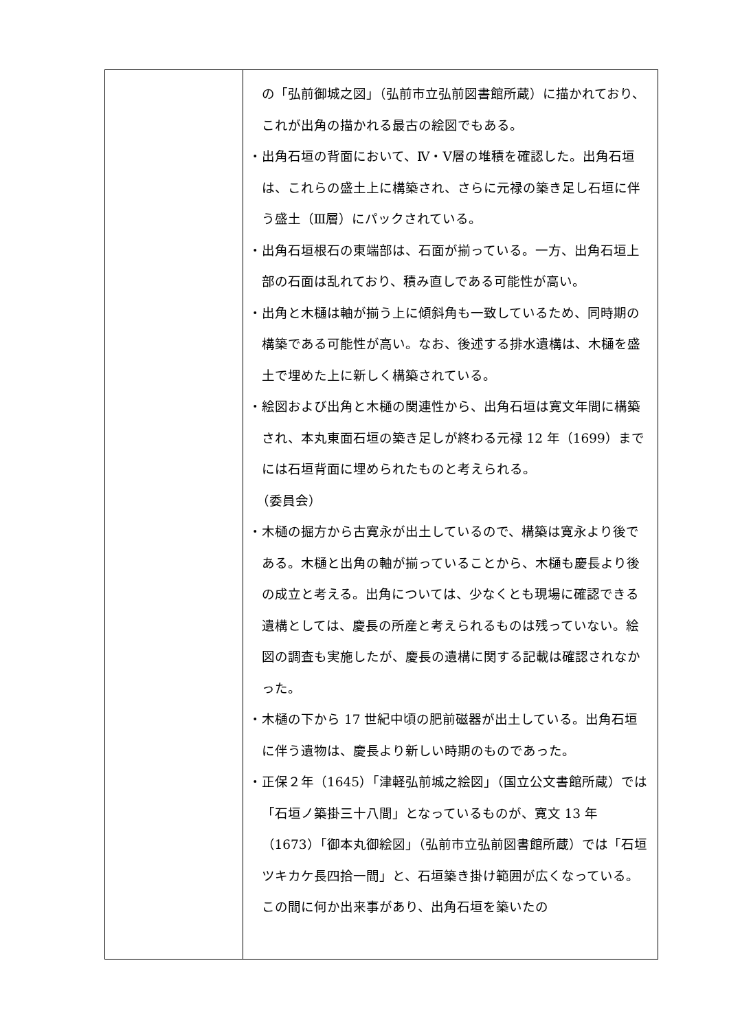| | の「弘前御城之図」（弘前市立弘前図書館所蔵）に描かれており、これが出角の描かれる最古の絵図でもある。 ・出角石垣の背面において、Ⅳ・Ⅴ層の堆積を確認した。出角石垣は、これらの盛土上に構築され、さらに元禄の築き足し石垣に伴う盛土（Ⅲ層）にパックされている。 ・出角石垣根石の東端部は、石面が揃っている。一方、出角石垣上部の石面は乱れており、積み直しである可能性が高い。 ・出角と木樋は軸が揃う上に傾斜角も一致しているため、同時期の構築である可能性が高い。なお、後述する排水遺構は、木樋を盛土で埋めた上に新しく構築されている。 ・絵図および出角と木樋の関連性から、出角石垣は寛文年間に構築され、本丸東面石垣の築き足しが終わる元禄 12 年（1699）までには石垣背面に埋められたものと考えられる。 （委員会） ・木樋の掘方から古寛永が出土しているので、構築は寛永より後である。木樋と出角の軸が揃っていることから、木樋も慶長より後の成立と考える。出角については、少なくとも現場に確認できる遺構としては、慶長の所産と考えられるものは残っていない。絵図の調査も実施したが、慶長の遺構に関する記載は確認されなかった。 ・木樋の下から 17 世紀中頃の肥前磁器が出土している。出角石垣に伴う遺物は、慶長より新しい時期のものであった。 ・正保２年（1645）「津軽弘前城之絵図」（国立公文書館所蔵）では「石垣ノ築掛三十八間」となっているものが、寛文 13 年（1673）「御本丸御絵図」（弘前市立弘前図書館所蔵）では「石垣ツキカケ長四拾一間」と、石垣築き掛け範囲が広くなっている。この間に何か出来事があり、出角石垣を築いたの |